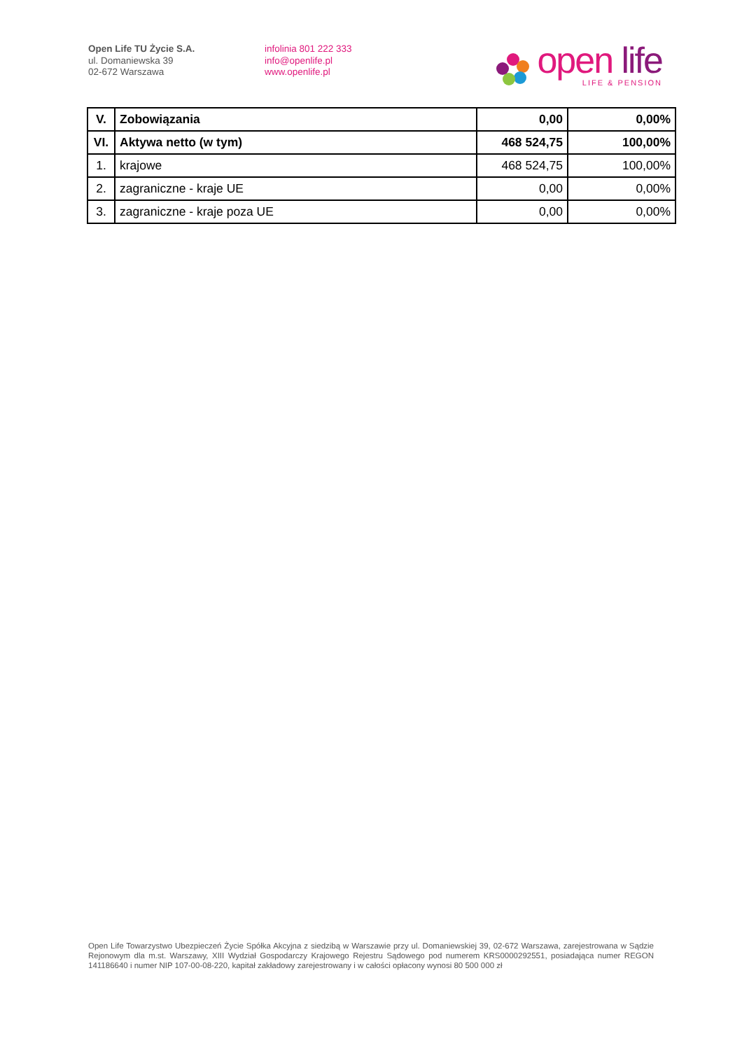Open Life TU Życie S.A.
ul. Domaniewska 39
02-672 Warszawa
infolinia 801 222 333
info@openlife.pl
www.openlife.pl
open life
LIFE & PENSION
| V. | Zobowiązania | 0,00 | 0,00% |
| VI. | Aktywa netto (w tym) | 468 524,75 | 100,00% |
| 1. | krajowe | 468 524,75 | 100,00% |
| 2. | zagraniczne - kraje UE | 0,00 | 0,00% |
| 3. | zagraniczne - kraje poza UE | 0,00 | 0,00% |
Open Life Towarzystwo Ubezpieczeń Życie Spółka Akcyjna z siedzibą w Warszawie przy ul. Domaniewskiej 39, 02-672 Warszawa, zarejestrowana w Sądzie Rejonowym dla m.st. Warszawy, XIII Wydział Gospodarczy Krajowego Rejestru Sądowego pod numerem KRS0000292551, posiadająca numer REGON 141186640 i numer NIP 107-00-08-220, kapitał zakładowy zarejestrowany i w całości opłacony wynosi 80 500 000 zł